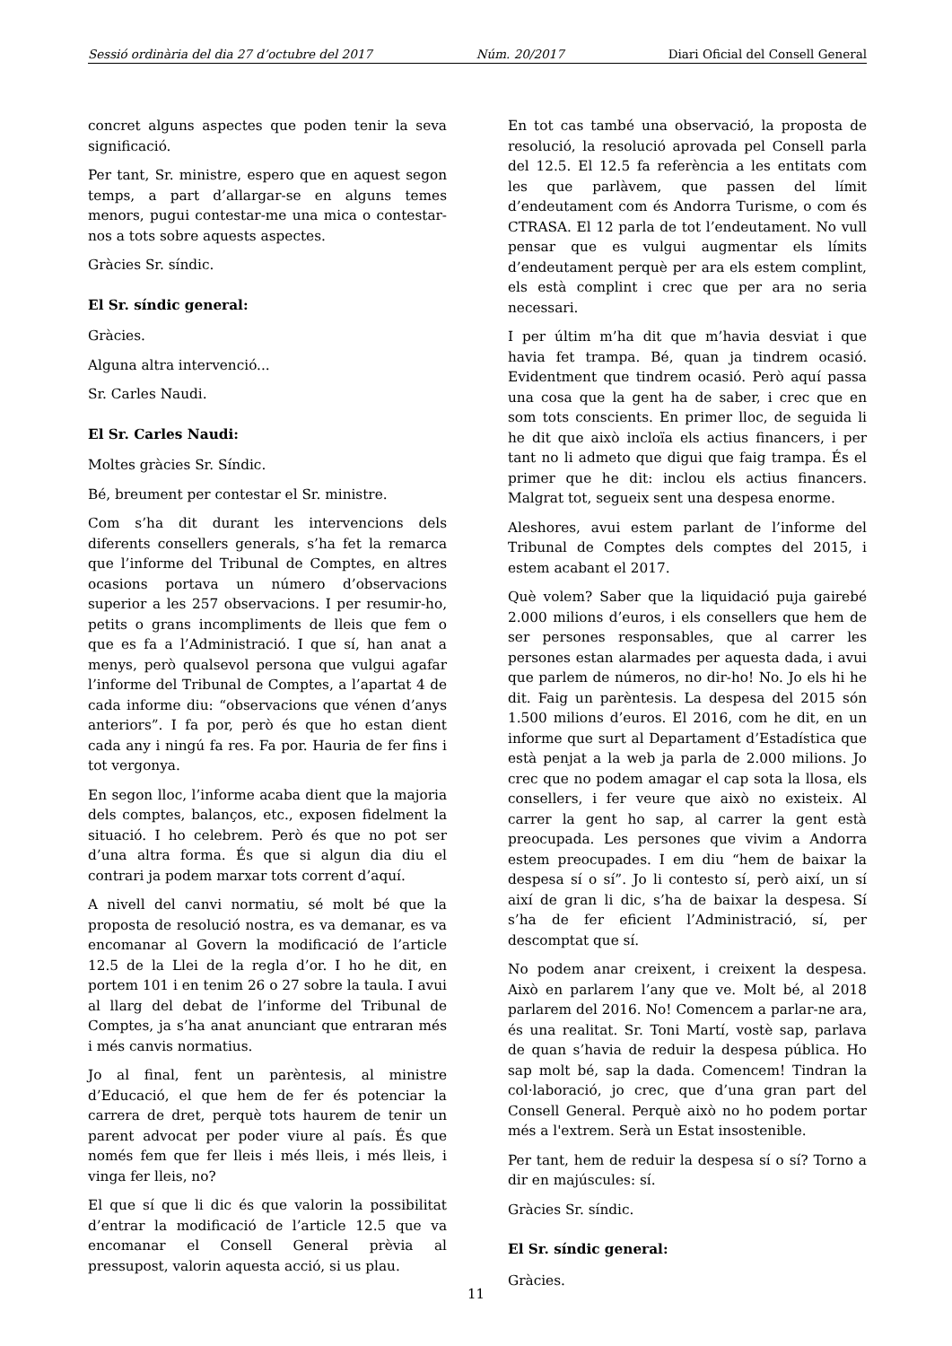Sessió ordinària del dia 27 d’octubre del 2017 Núm. 20/2017 Diari Oficial del Consell General
concret alguns aspectes que poden tenir la seva significació.
Per tant, Sr. ministre, espero que en aquest segon temps, a part d’allargar-se en alguns temes menors, pugui contestar-me una mica o contestar-nos a tots sobre aquests aspectes.
Gràcies Sr. síndic.
El Sr. síndic general:
Gràcies.
Alguna altra intervenció...
Sr. Carles Naudi.
El Sr. Carles Naudi:
Moltes gràcies Sr. Síndic.
Bé, breument per contestar el Sr. ministre.
Com s’ha dit durant les intervencions dels diferents consellers generals, s’ha fet la remarca que l’informe del Tribunal de Comptes, en altres ocasions portava un número d’observacions superior a les 257 observacions. I per resumir-ho, petits o grans incompliments de lleis que fem o que es fa a l’Administració. I que sí, han anat a menys, però qualsevol persona que vulgui agafar l’informe del Tribunal de Comptes, a l’apartat 4 de cada informe diu: “observacions que vénen d’anys anteriors”. I fa por, però és que ho estan dient cada any i ningú fa res. Fa por. Hauria de fer fins i tot vergonya.
En segon lloc, l’informe acaba dient que la majoria dels comptes, balanços, etc., exposen fidelment la situació. I ho celebrem. Però és que no pot ser d’una altra forma. És que si algun dia diu el contrari ja podem marxar tots corrent d’aquí.
A nivell del canvi normatiu, sé molt bé que la proposta de resolució nostra, es va demanar, es va encomanar al Govern la modificació de l’article 12.5 de la Llei de la regla d’or. I ho he dit, en portem 101 i en tenim 26 o 27 sobre la taula. I avui al llarg del debat de l’informe del Tribunal de Comptes, ja s’ha anat anunciant que entraran més i més canvis normatius.
Jo al final, fent un parèntesis, al ministre d’Educació, el que hem de fer és potenciar la carrera de dret, perquè tots haurem de tenir un parent advocat per poder viure al país. És que només fem que fer lleis i més lleis, i més lleis, i vinga fer lleis, no?
El que sí que li dic és que valorin la possibilitat d’entrar la modificació de l’article 12.5 que va encomanar el Consell General prèvia al pressupost, valorin aquesta acció, si us plau.
En tot cas també una observació, la proposta de resolució, la resolució aprovada pel Consell parla del 12.5. El 12.5 fa referència a les entitats com les que parlàvem, que passen del límit d’endeutament com és Andorra Turisme, o com és CTRASA. El 12 parla de tot l’endeutament. No vull pensar que es vulgui augmentar els límits d’endeutament perquè per ara els estem complint, els està complint i crec que per ara no seria necessari.
I per últim m’ha dit que m’havia desviat i que havia fet trampa. Bé, quan ja tindrem ocasió. Evidentment que tindrem ocasió. Però aquí passa una cosa que la gent ha de saber, i crec que en som tots conscients. En primer lloc, de seguida li he dit que això incloïa els actius financers, i per tant no li admeto que digui que faig trampa. És el primer que he dit: inclou els actius financers. Malgrat tot, segueix sent una despesa enorme.
Aleshores, avui estem parlant de l’informe del Tribunal de Comptes dels comptes del 2015, i estem acabant el 2017.
Què volem? Saber que la liquidació puja gairebé 2.000 milions d’euros, i els consellers que hem de ser persones responsables, que al carrer les persones estan alarmades per aquesta dada, i avui que parlem de números, no dir-ho! No. Jo els hi he dit. Faig un parèntesis. La despesa del 2015 són 1.500 milions d’euros. El 2016, com he dit, en un informe que surt al Departament d’Estadística que està penjat a la web ja parla de 2.000 milions. Jo crec que no podem amagar el cap sota la llosa, els consellers, i fer veure que això no existeix. Al carrer la gent ho sap, al carrer la gent està preocupada. Les persones que vivim a Andorra estem preocupades. I em diu “hem de baixar la despesa sí o sí”. Jo li contesto sí, però així, un sí així de gran li dic, s’ha de baixar la despesa. Sí s’ha de fer eficient l’Administració, sí, per descomptat que sí.
No podem anar creixent, i creixent la despesa. Això en parlarem l’any que ve. Molt bé, al 2018 parlarem del 2016. No! Comencem a parlar-ne ara, és una realitat. Sr. Toni Martí, vostè sap, parlava de quan s’havia de reduir la despesa pública. Ho sap molt bé, sap la dada. Comencem! Tindran la col·laboració, jo crec, que d’una gran part del Consell General. Perquè això no ho podem portar més a l'extrem. Serà un Estat insostenible.
Per tant, hem de reduir la despesa sí o sí? Torno a dir en majúscules: sí.
Gràcies Sr. síndic.
El Sr. síndic general:
Gràcies.
11